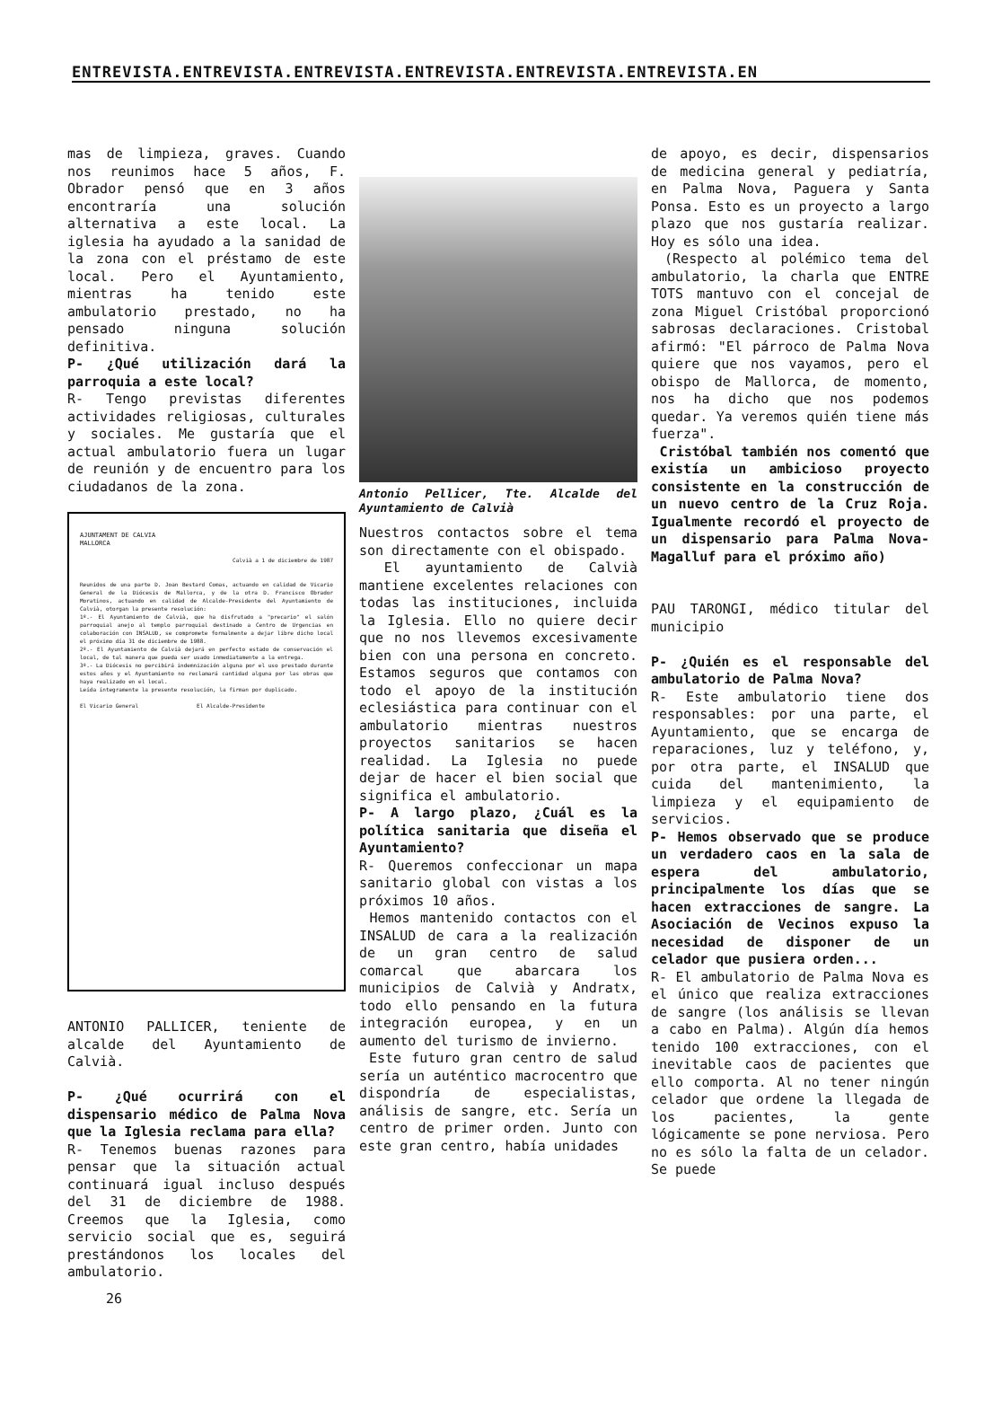ENTREVISTA.ENTREVISTA.ENTREVISTA.ENTREVISTA.ENTREVISTA.ENTREVISTA.EN
mas de limpieza, graves. Cuando nos reunimos hace 5 años, F. Obrador pensó que en 3 años encontraría una solución alternativa a este local. La iglesia ha ayudado a la sanidad de la zona con el préstamo de este local. Pero el Ayuntamiento, mientras ha tenido este ambulatorio prestado, no ha pensado ninguna solución definitiva.
P- ¿Qué utilización dará la parroquia a este local?
R- Tengo previstas diferentes actividades religiosas, culturales y sociales. Me gustaría que el actual ambulatorio fuera un lugar de reunión y de encuentro para los ciudadanos de la zona.
AJUNTAMENT DE CALVIA
MALLORCA
Calvià a 1 de diciembre de 1987
Reunidos de una parte D. Joan Bestard Comas, actuando en calidad de Vicario General de la Diócesis de Mallorca, y de la otra D. Francisco Obrador Moratinos, actuando en calidad de Alcalde-Presidente del Ayuntamiento de Calvià, otorgan la presente resolución:
1º.- El Ayuntamiento de Calvià, que ha disfrutado a "precario" el salón parroquial anejo al templo parroquial destinado a Centro de Urgencias en colaboración con INSALUD, se compromete formalmente a dejar libre dicho local el próximo día 31 de diciembre de 1988.
2º.- El Ayuntamiento de Calvià dejará en perfecto estado de conservación el local, de tal manera que pueda ser usado inmediatamente a la entrega.
3º.- La Diócesis no percibirá indemnización alguna por el uso prestado durante estos años y el Ayuntamiento no reclamará cantidad alguna por las obras que haya realizado en el local.
Leída íntegramente la presente resolución, la firman por duplicado.
El Vicario General El Alcalde-Presidente
ANTONIO PALLICER, teniente de alcalde del Ayuntamiento de Calvià.
P- ¿Qué ocurrirá con el dispensario médico de Palma Nova que la Iglesia reclama para ella?
R- Tenemos buenas razones para pensar que la situación actual continuará igual incluso después del 31 de diciembre de 1988. Creemos que la Iglesia, como servicio social que es, seguirá prestándonos los locales del ambulatorio.
Antonio Pellicer, Tte. Alcalde del Ayuntamiento de Calvià
Nuestros contactos sobre el tema son directamente con el obispado.
El ayuntamiento de Calvià mantiene excelentes relaciones con todas las instituciones, incluida la Iglesia. Ello no quiere decir que no nos llevemos excesivamente bien con una persona en concreto. Estamos seguros que contamos con todo el apoyo de la institución eclesiástica para continuar con el ambulatorio mientras nuestros proyectos sanitarios se hacen realidad. La Iglesia no puede dejar de hacer el bien social que significa el ambulatorio.
P- A largo plazo, ¿Cuál es la política sanitaria que diseña el Ayuntamiento?
R- Queremos confeccionar un mapa sanitario global con vistas a los próximos 10 años.
Hemos mantenido contactos con el INSALUD de cara a la realización de un gran centro de salud comarcal que abarcara los municipios de Calvià y Andratx, todo ello pensando en la futura integración europea, y en un aumento del turismo de invierno.
Este futuro gran centro de salud sería un auténtico macrocentro que dispondría de especialistas, análisis de sangre, etc. Sería un centro de primer orden. Junto con este gran centro, había unidades
de apoyo, es decir, dispensarios de medicina general y pediatría, en Palma Nova, Paguera y Santa Ponsa. Esto es un proyecto a largo plazo que nos gustaría realizar. Hoy es sólo una idea.
(Respecto al polémico tema del ambulatorio, la charla que ENTRE TOTS mantuvo con el concejal de zona Miguel Cristóbal proporcionó sabrosas declaraciones. Cristobal afirmó: "El párroco de Palma Nova quiere que nos vayamos, pero el obispo de Mallorca, de momento, nos ha dicho que nos podemos quedar. Ya veremos quién tiene más fuerza".
Cristóbal también nos comentó que existía un ambicioso proyecto consistente en la construcción de un nuevo centro de la Cruz Roja. Igualmente recordó el proyecto de un dispensario para Palma Nova-Magalluf para el próximo año)
PAU TARONGI, médico titular del municipio
P- ¿Quién es el responsable del ambulatorio de Palma Nova?
R- Este ambulatorio tiene dos responsables: por una parte, el Ayuntamiento, que se encarga de reparaciones, luz y teléfono, y, por otra parte, el INSALUD que cuida del mantenimiento, la limpieza y el equipamiento de servicios.
P- Hemos observado que se produce un verdadero caos en la sala de espera del ambulatorio, principalmente los días que se hacen extracciones de sangre. La Asociación de Vecinos expuso la necesidad de disponer de un celador que pusiera orden...
R- El ambulatorio de Palma Nova es el único que realiza extracciones de sangre (los análisis se llevan a cabo en Palma). Algún día hemos tenido 100 extracciones, con el inevitable caos de pacientes que ello comporta. Al no tener ningún celador que ordene la llegada de los pacientes, la gente lógicamente se pone nerviosa. Pero no es sólo la falta de un celador. Se puede
26